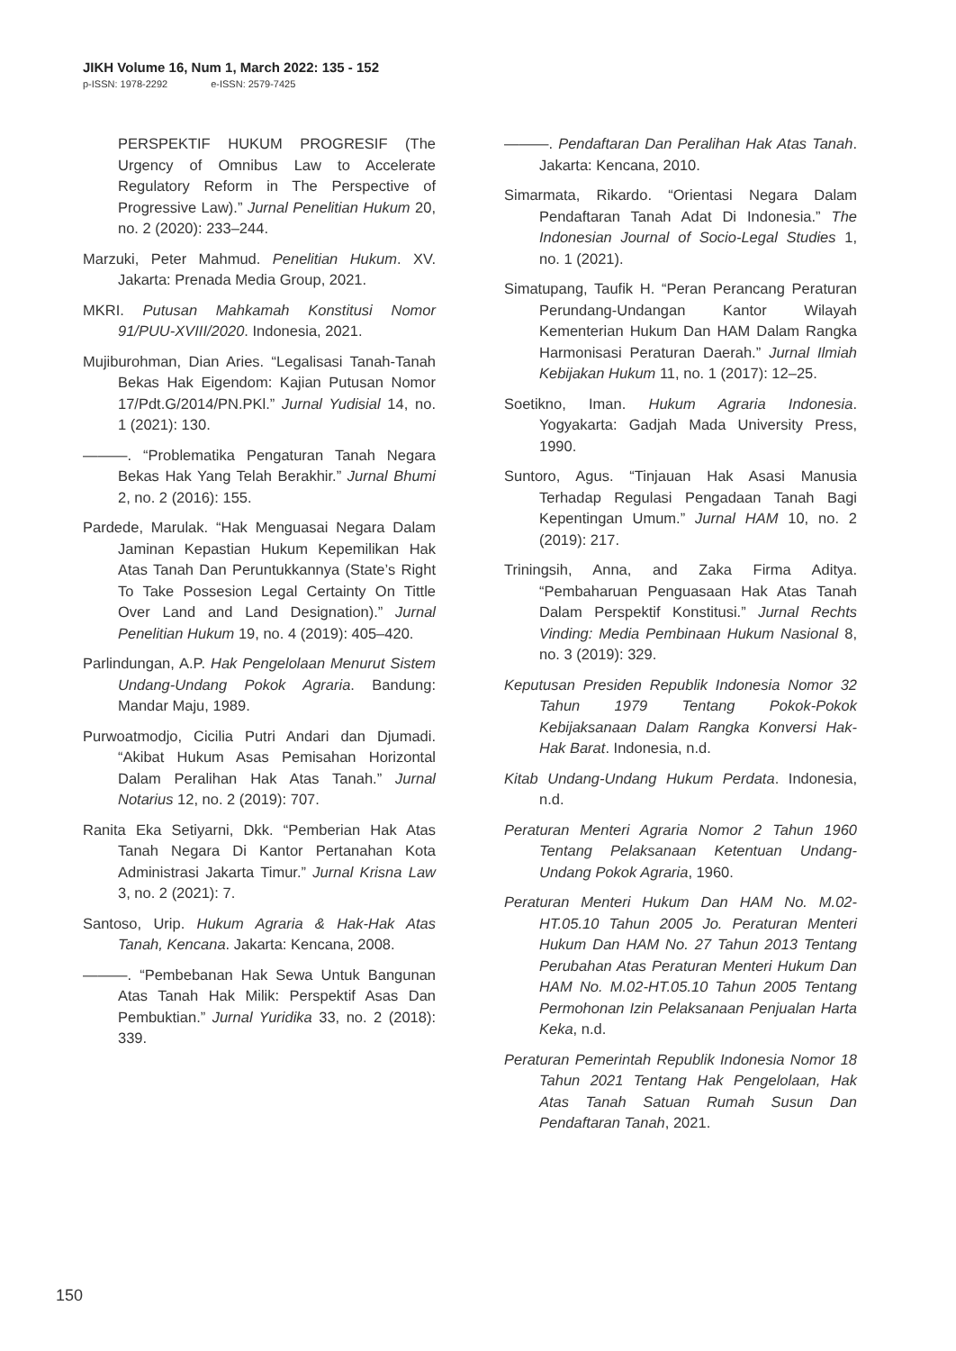JIKH Volume 16, Num 1, March 2022: 135 - 152
p-ISSN: 1978-2292 e-ISSN: 2579-7425
PERSPEKTIF HUKUM PROGRESIF (The Urgency of Omnibus Law to Accelerate Regulatory Reform in The Perspective of Progressive Law).” Jurnal Penelitian Hukum 20, no. 2 (2020): 233–244.
Marzuki, Peter Mahmud. Penelitian Hukum. XV. Jakarta: Prenada Media Group, 2021.
MKRI. Putusan Mahkamah Konstitusi Nomor 91/PUU-XVIII/2020. Indonesia, 2021.
Mujiburohman, Dian Aries. “Legalisasi Tanah-Tanah Bekas Hak Eigendom: Kajian Putusan Nomor 17/Pdt.G/2014/PN.PKl.” Jurnal Yudisial 14, no. 1 (2021): 130.
———. “Problematika Pengaturan Tanah Negara Bekas Hak Yang Telah Berakhir.” Jurnal Bhumi 2, no. 2 (2016): 155.
Pardede, Marulak. “Hak Menguasai Negara Dalam Jaminan Kepastian Hukum Kepemilikan Hak Atas Tanah Dan Peruntukkannya (State’s Right To Take Possesion Legal Certainty On Tittle Over Land and Land Designation).” Jurnal Penelitian Hukum 19, no. 4 (2019): 405–420.
Parlindungan, A.P. Hak Pengelolaan Menurut Sistem Undang-Undang Pokok Agraria. Bandung: Mandar Maju, 1989.
Purwoatmodjo, Cicilia Putri Andari dan Djumadi. “Akibat Hukum Asas Pemisahan Horizontal Dalam Peralihan Hak Atas Tanah.” Jurnal Notarius 12, no. 2 (2019): 707.
Ranita Eka Setiyarni, Dkk. “Pemberian Hak Atas Tanah Negara Di Kantor Pertanahan Kota Administrasi Jakarta Timur.” Jurnal Krisna Law 3, no. 2 (2021): 7.
Santoso, Urip. Hukum Agraria & Hak-Hak Atas Tanah, Kencana. Jakarta: Kencana, 2008.
———. “Pembebanan Hak Sewa Untuk Bangunan Atas Tanah Hak Milik: Perspektif Asas Dan Pembuktian.” Jurnal Yuridika 33, no. 2 (2018): 339.
———. Pendaftaran Dan Peralihan Hak Atas Tanah. Jakarta: Kencana, 2010.
Simarmata, Rikardo. “Orientasi Negara Dalam Pendaftaran Tanah Adat Di Indonesia.” The Indonesian Journal of Socio-Legal Studies 1, no. 1 (2021).
Simatupang, Taufik H. “Peran Perancang Peraturan Perundang-Undangan Kantor Wilayah Kementerian Hukum Dan HAM Dalam Rangka Harmonisasi Peraturan Daerah.” Jurnal Ilmiah Kebijakan Hukum 11, no. 1 (2017): 12–25.
Soetikno, Iman. Hukum Agraria Indonesia. Yogyakarta: Gadjah Mada University Press, 1990.
Suntoro, Agus. “Tinjauan Hak Asasi Manusia Terhadap Regulasi Pengadaan Tanah Bagi Kepentingan Umum.” Jurnal HAM 10, no. 2 (2019): 217.
Triningsih, Anna, and Zaka Firma Aditya. “Pembaharuan Penguasaan Hak Atas Tanah Dalam Perspektif Konstitusi.” Jurnal Rechts Vinding: Media Pembinaan Hukum Nasional 8, no. 3 (2019): 329.
Keputusan Presiden Republik Indonesia Nomor 32 Tahun 1979 Tentang Pokok-Pokok Kebijaksanaan Dalam Rangka Konversi Hak-Hak Barat. Indonesia, n.d.
Kitab Undang-Undang Hukum Perdata. Indonesia, n.d.
Peraturan Menteri Agraria Nomor 2 Tahun 1960 Tentang Pelaksanaan Ketentuan Undang-Undang Pokok Agraria, 1960.
Peraturan Menteri Hukum Dan HAM No. M.02-HT.05.10 Tahun 2005 Jo. Peraturan Menteri Hukum Dan HAM No. 27 Tahun 2013 Tentang Perubahan Atas Peraturan Menteri Hukum Dan HAM No. M.02-HT.05.10 Tahun 2005 Tentang Permohonan Izin Pelaksanaan Penjualan Harta Keka, n.d.
Peraturan Pemerintah Republik Indonesia Nomor 18 Tahun 2021 Tentang Hak Pengelolaan, Hak Atas Tanah Satuan Rumah Susun Dan Pendaftaran Tanah, 2021.
150